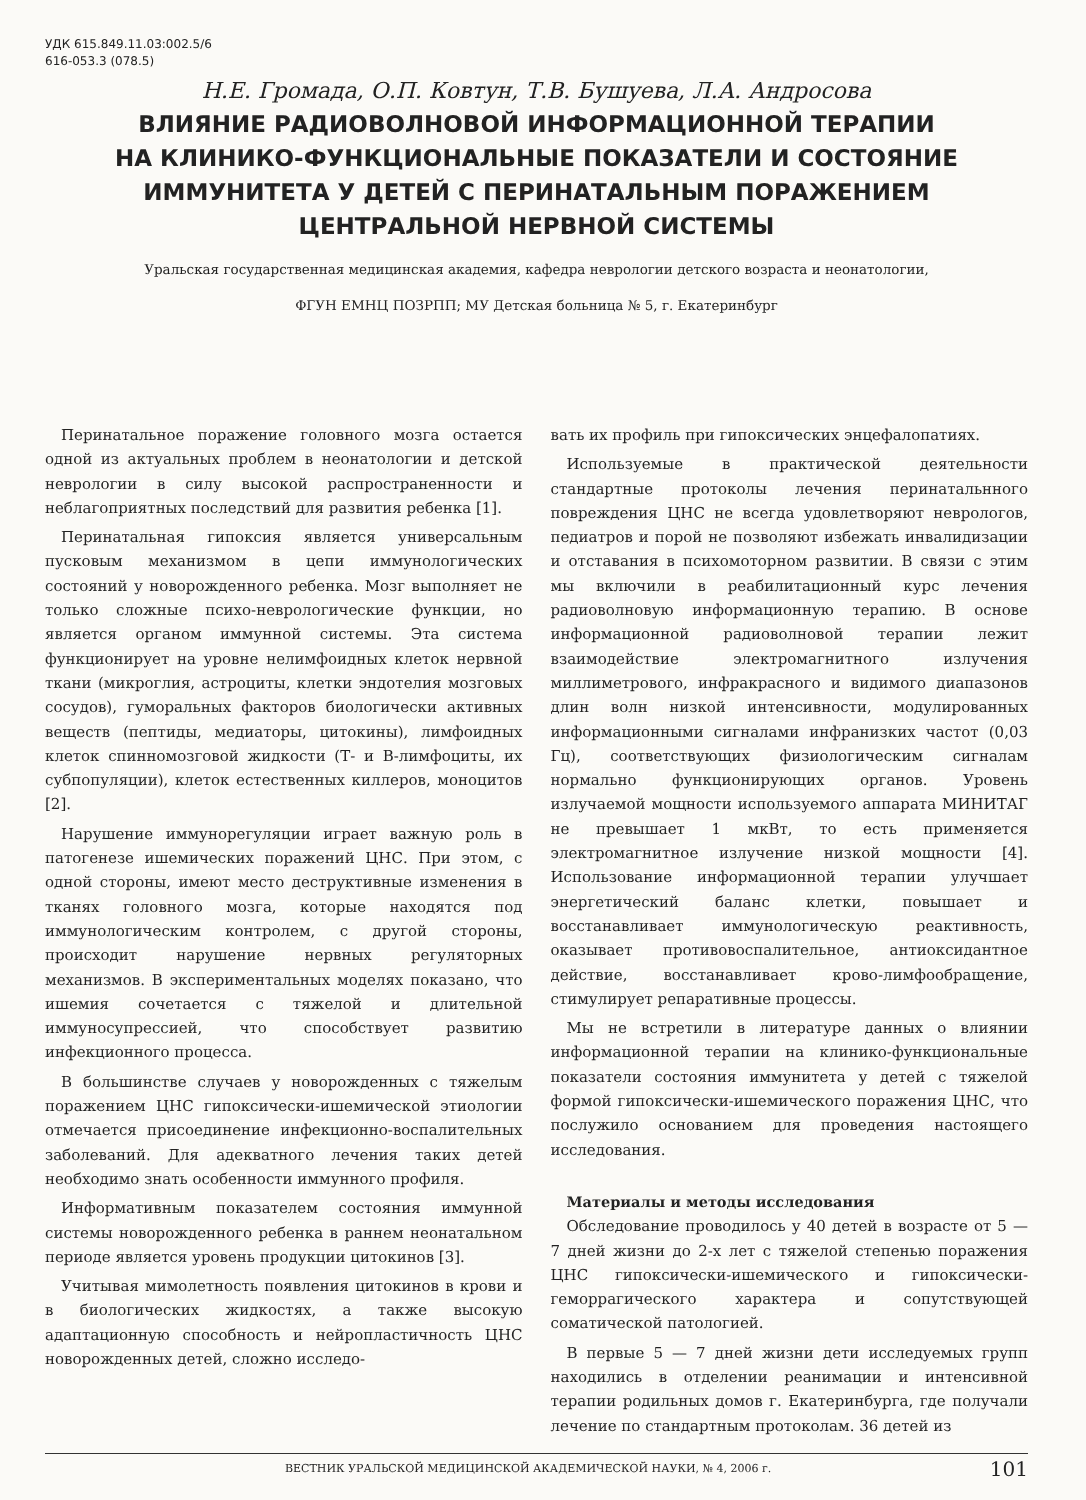УДК 615.849.11.03:002.5/6
616-053.3 (078.5)
Н.Е. Громада, О.П. Ковтун, Т.В. Бушуева, Л.А. Андросова
ВЛИЯНИЕ РАДИОВОЛНОВОЙ ИНФОРМАЦИОННОЙ ТЕРАПИИ
НА КЛИНИКО-ФУНКЦИОНАЛЬНЫЕ ПОКАЗАТЕЛИ И СОСТОЯНИЕ
ИММУНИТЕТА У ДЕТЕЙ С ПЕРИНАТАЛЬНЫМ ПОРАЖЕНИЕМ
ЦЕНТРАЛЬНОЙ НЕРВНОЙ СИСТЕМЫ
Уральская государственная медицинская академия, кафедра неврологии детского возраста и неонатологии,
ФГУН ЕМНЦ ПОЗРПП; МУ Детская больница № 5, г. Екатеринбург
Перинатальное поражение головного мозга остается одной из актуальных проблем в неонатологии и детской неврологии в силу высокой распространенности и неблагоприятных последствий для развития ребенка [1].
Перинатальная гипоксия является универсальным пусковым механизмом в цепи иммунологических состояний у новорожденного ребенка. Мозг выполняет не только сложные психо-неврологические функции, но является органом иммунной системы. Эта система функционирует на уровне нелимфоидных клеток нервной ткани (микроглия, астроциты, клетки эндотелия мозговых сосудов), гуморальных факторов биологически активных веществ (пептиды, медиаторы, цитокины), лимфоидных клеток спинномозговой жидкости (Т- и В-лимфоциты, их субпопуляции), клеток естественных киллеров, моноцитов [2].
Нарушение иммунорегуляции играет важную роль в патогенезе ишемических поражений ЦНС. При этом, с одной стороны, имеют место деструктивные изменения в тканях головного мозга, которые находятся под иммунологическим контролем, с другой стороны, происходит нарушение нервных регуляторных механизмов. В экспериментальных моделях показано, что ишемия сочетается с тяжелой и длительной иммуносупрессией, что способствует развитию инфекционного процесса.
В большинстве случаев у новорожденных с тяжелым поражением ЦНС гипоксически-ишемической этиологии отмечается присоединение инфекционно-воспалительных заболеваний. Для адекватного лечения таких детей необходимо знать особенности иммунного профиля.
Информативным показателем состояния иммунной системы новорожденного ребенка в раннем неонатальном периоде является уровень продукции цитокинов [3].
Учитывая мимолетность появления цитокинов в крови и в биологических жидкостях, а также высокую адаптационную способность и нейропластичность ЦНС новорожденных детей, сложно исследо-
вать их профиль при гипоксических энцефалопатиях.
Используемые в практической деятельности стандартные протоколы лечения перинатальнного повреждения ЦНС не всегда удовлетворяют неврологов, педиатров и порой не позволяют избежать инвалидизации и отставания в психомоторном развитии. В связи с этим мы включили в реабилитационный курс лечения радиоволновую информационную терапию. В основе информационной радиоволновой терапии лежит взаимодействие электромагнитного излучения миллиметрового, инфракрасного и видимого диапазонов длин волн низкой интенсивности, модулированных информационными сигналами инфранизких частот (0,03 Гц), соответствующих физиологическим сигналам нормально функционирующих органов. Уровень излучаемой мощности используемого аппарата МИНИТАГ не превышает 1 мкВт, то есть применяется электромагнитное излучение низкой мощности [4]. Использование информационной терапии улучшает энергетический баланс клетки, повышает и восстанавливает иммунологическую реактивность, оказывает противовоспалительное, антиоксидантное действие, восстанавливает крово-лимфообращение, стимулирует репаративные процессы.
Мы не встретили в литературе данных о влиянии информационной терапии на клинико-функциональные показатели состояния иммунитета у детей с тяжелой формой гипоксически-ишемического поражения ЦНС, что послужило основанием для проведения настоящего исследования.
Материалы и методы исследования
Обследование проводилось у 40 детей в возрасте от 5 — 7 дней жизни до 2-х лет с тяжелой степенью поражения ЦНС гипоксически-ишемического и гипоксически-геморрагического характера и сопутствующей соматической патологией.
В первые 5 — 7 дней жизни дети исследуемых групп находились в отделении реанимации и интенсивной терапии родильных домов г. Екатеринбурга, где получали лечение по стандартным протоколам. 36 детей из
ВЕСТНИК УРАЛЬСКОЙ МЕДИЦИНСКОЙ АКАДЕМИЧЕСКОЙ НАУКИ, № 4, 2006 г. 101